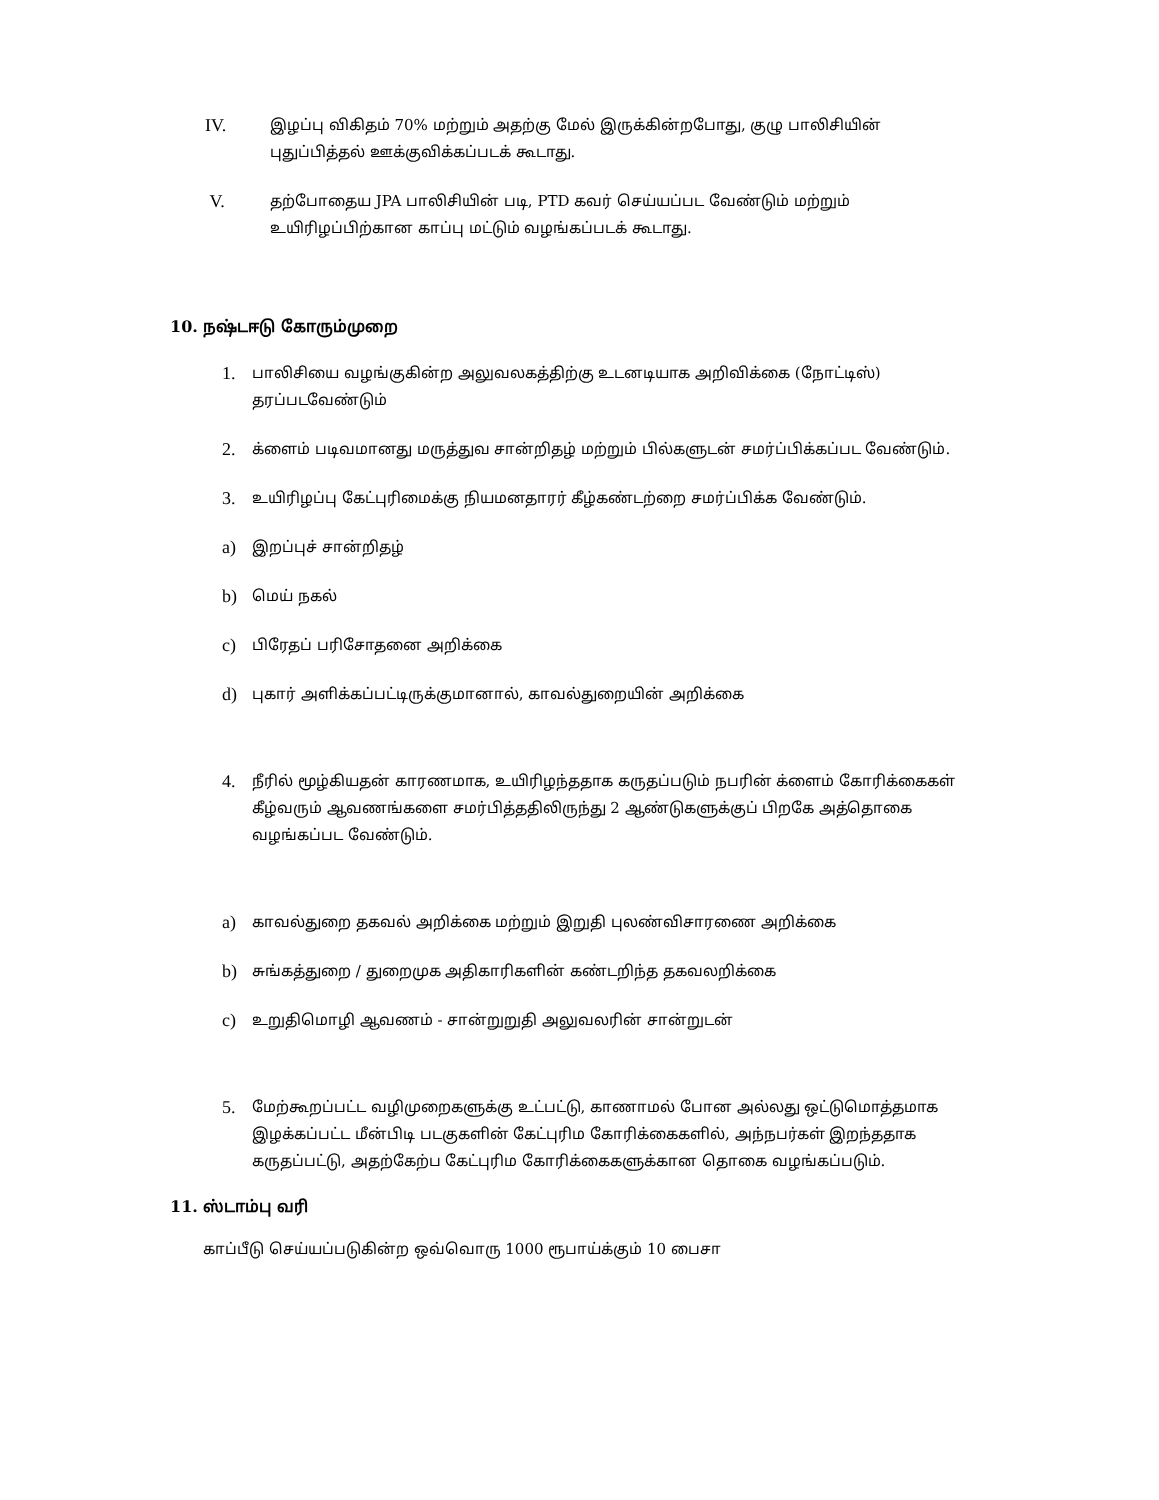IV. இழப்பு விகிதம் 70% மற்றும் அதற்கு மேல் இருக்கின்றபோது, குழு பாலிசியின் புதுப்பித்தல் ஊக்குவிக்கப்படக் கூடாது.
V. தற்போதைய JPA பாலிசியின் படி, PTD கவர் செய்யப்பட வேண்டும் மற்றும் உயிரிழப்பிற்கான காப்பு மட்டும் வழங்கப்படக் கூடாது.
10. நஷ்டஈடு கோரும்முறை
1. பாலிசியை வழங்குகின்ற அலுவலகத்திற்கு உடனடியாக அறிவிக்கை (நோட்டிஸ்) தரப்படவேண்டும்
2. க்ளைம் படிவமானது மருத்துவ சான்றிதழ் மற்றும் பில்களுடன் சமர்ப்பிக்கப்பட வேண்டும்.
3. உயிரிழப்பு கேட்புரிமைக்கு நியமனதாரர் கீழ்கண்டற்றை சமர்ப்பிக்க வேண்டும்.
a) இறப்புச் சான்றிதழ்
b) மெய் நகல்
c) பிரேதப் பரிசோதனை அறிக்கை
d) புகார் அளிக்கப்பட்டிருக்குமானால், காவல்துறையின் அறிக்கை
4. நீரில் மூழ்கியதன் காரணமாக, உயிரிழந்ததாக கருதப்படும் நபரின் க்ளைம் கோரிக்கைகள் கீழ்வரும் ஆவணங்களை சமர்பித்ததிலிருந்து 2 ஆண்டுகளுக்குப் பிறகே அத்தொகை வழங்கப்பட வேண்டும்.
a) காவல்துறை தகவல் அறிக்கை மற்றும் இறுதி புலண்விசாரணை அறிக்கை
b) சுங்கத்துறை / துறைமுக அதிகாரிகளின் கண்டறிந்த தகவலறிக்கை
c) உறுதிமொழி ஆவணம் - சான்றுறுதி அலுவலரின் சான்றுடன்
5. மேற்கூறப்பட்ட வழிமுறைகளுக்கு உட்பட்டு, காணாமல் போன அல்லது ஒட்டுமொத்தமாக இழக்கப்பட்ட மீன்பிடி படகுகளின் கேட்புரிம கோரிக்கைகளில், அந்நபர்கள் இறந்ததாக கருதப்பட்டு, அதற்கேற்ப கேட்புரிம கோரிக்கைகளுக்கான தொகை வழங்கப்படும்.
11. ஸ்டாம்பு வரி
காப்பீடு செய்யப்படுகின்ற ஒவ்வொரு 1000 ரூபாய்க்கும் 10 பைசா